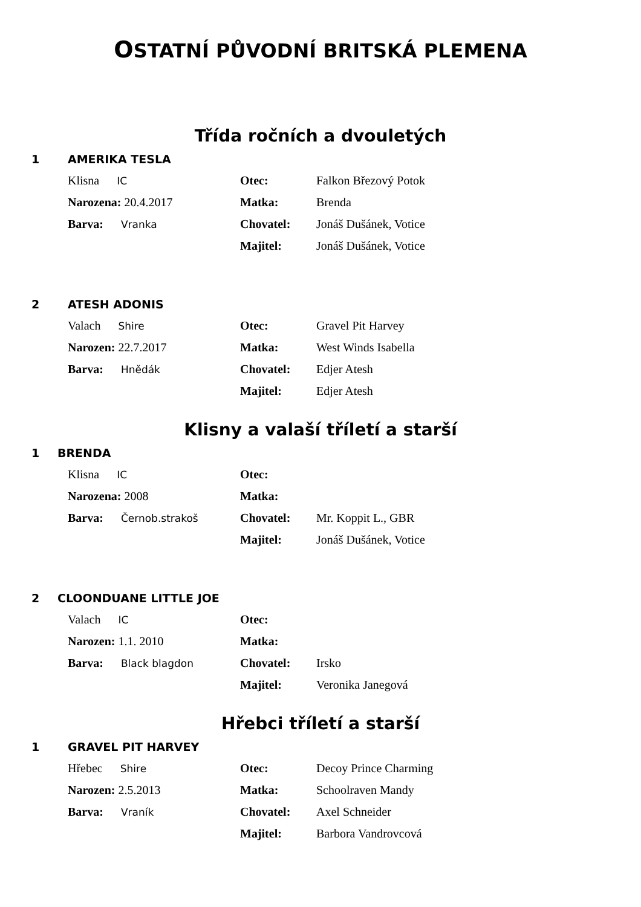OSTATNÍ PŮVODNÍ BRITSKÁ PLEMENA
Třída ročních a dvouletých
1 AMERIKA TESLA
Klisna IC Otec: Falkon Březový Potok
Narozena: 20.4.2017 Matka: Brenda
Barva: Vranka Chovatel: Jonáš Dušánek, Votice
Majitel: Jonáš Dušánek, Votice
2 ATESH ADONIS
Valach Shire Otec: Gravel Pit Harvey
Narozen: 22.7.2017 Matka: West Winds Isabella
Barva: Hnědák Chovatel: Edjer Atesh
Majitel: Edjer Atesh
Klisny a valaší tříletí a starší
1 BRENDA
Klisna IC Otec:
Narozena: 2008 Matka:
Barva: Černob.strakoš Chovatel: Mr. Koppit L., GBR
Majitel: Jonáš Dušánek, Votice
2 CLOONDUANE LITTLE JOE
Valach IC Otec:
Narozen: 1.1. 2010 Matka:
Barva: Black blagdon Chovatel: Irsko
Majitel: Veronika Janegová
Hřebci tříletí a starší
1 GRAVEL PIT HARVEY
Hřebec Shire Otec: Decoy Prince Charming
Narozen: 2.5.2013 Matka: Schoolraven Mandy
Barva: Vraník Chovatel: Axel Schneider
Majitel: Barbora Vandrovcová